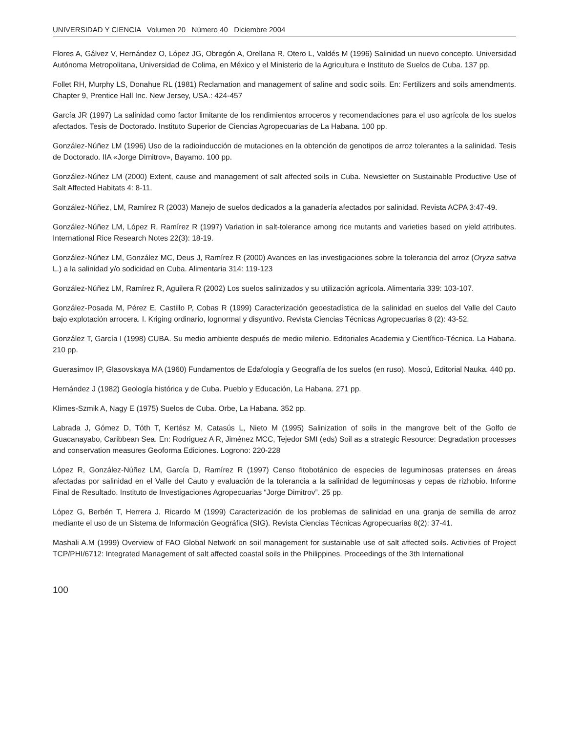UNIVERSIDAD Y CIENCIA Volumen 20 Número 40 Diciembre 2004
Flores A, Gálvez V, Hernández O, López JG, Obregón A, Orellana R, Otero L, Valdés M (1996) Salinidad un nuevo concepto. Universidad Autónoma Metropolitana, Universidad de Colima, en México y el Ministerio de la Agricultura e Instituto de Suelos de Cuba. 137 pp.
Follet RH, Murphy LS, Donahue RL (1981) Reclamation and management of saline and sodic soils. En: Fertilizers and soils amendments. Chapter 9, Prentice Hall Inc. New Jersey, USA.: 424-457
García JR (1997) La salinidad como factor limitante de los rendimientos arroceros y recomendaciones para el uso agrícola de los suelos afectados. Tesis de Doctorado. Instituto Superior de Ciencias Agropecuarias de La Habana. 100 pp.
González-Núñez LM (1996) Uso de la radioinducción de mutaciones en la obtención de genotipos de arroz tolerantes a la salinidad. Tesis de Doctorado. IIA «Jorge Dimitrov», Bayamo. 100 pp.
González-Núñez LM (2000) Extent, cause and management of salt affected soils in Cuba. Newsletter on Sustainable Productive Use of Salt Affected Habitats 4: 8-11.
González-Núñez, LM, Ramírez R (2003) Manejo de suelos dedicados a la ganadería afectados por salinidad. Revista ACPA 3:47-49.
González-Núñez LM, López R, Ramírez R (1997) Variation in salt-tolerance among rice mutants and varieties based on yield attributes. International Rice Research Notes 22(3): 18-19.
González-Núñez LM, González MC, Deus J, Ramírez R (2000) Avances en las investigaciones sobre la tolerancia del arroz (Oryza sativa L.) a la salinidad y/o sodicidad en Cuba. Alimentaria 314: 119-123
González-Núñez LM, Ramírez R, Aguilera R (2002) Los suelos salinizados y su utilización agrícola. Alimentaria 339: 103-107.
González-Posada M, Pérez E, Castillo P, Cobas R (1999) Caracterización geoestadística de la salinidad en suelos del Valle del Cauto bajo explotación arrocera. I. Kriging ordinario, lognormal y disyuntivo. Revista Ciencias Técnicas Agropecuarias 8 (2): 43-52.
González T, García I (1998) CUBA. Su medio ambiente después de medio milenio. Editoriales Academia y Científico-Técnica. La Habana. 210 pp.
Guerasimov IP, Glasovskaya MA (1960) Fundamentos de Edafología y Geografía de los suelos (en ruso). Moscú, Editorial Nauka. 440 pp.
Hernández J (1982) Geología histórica y de Cuba. Pueblo y Educación, La Habana. 271 pp.
Klimes-Szmik A, Nagy E (1975) Suelos de Cuba. Orbe, La Habana. 352 pp.
Labrada J, Gómez D, Tóth T, Kertész M, Catasús L, Nieto M (1995) Salinization of soils in the mangrove belt of the Golfo de Guacanayabo, Caribbean Sea. En: Rodriguez A R, Jiménez MCC, Tejedor SMI (eds) Soil as a strategic Resource: Degradation processes and conservation measures Geoforma Ediciones. Logrono: 220-228
López R, González-Núñez LM, García D, Ramírez R (1997) Censo fitobotánico de especies de leguminosas pratenses en áreas afectadas por salinidad en el Valle del Cauto y evaluación de la tolerancia a la salinidad de leguminosas y cepas de rizhobio. Informe Final de Resultado. Instituto de Investigaciones Agropecuarias “Jorge Dimitrov”. 25 pp.
López G, Berbén T, Herrera J, Ricardo M (1999) Caracterización de los problemas de salinidad en una granja de semilla de arroz mediante el uso de un Sistema de Información Geográfica (SIG). Revista Ciencias Técnicas Agropecuarias 8(2): 37-41.
Mashali A.M (1999) Overview of FAO Global Network on soil management for sustainable use of salt affected soils. Activities of Project TCP/PHI/6712: Integrated Management of salt affected coastal soils in the Philippines. Proceedings of the 3th International
100